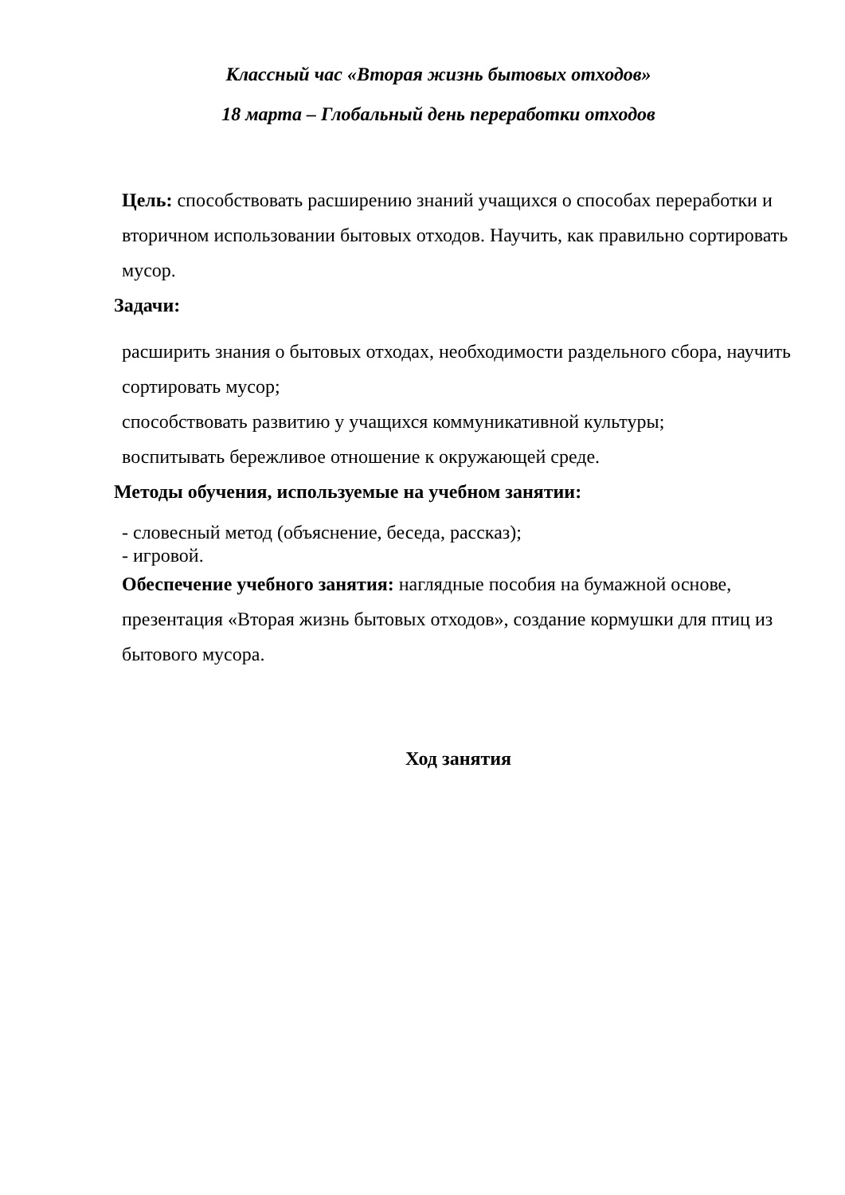Классный час «Вторая жизнь бытовых отходов»
18 марта – Глобальный день переработки отходов
Цель: способствовать расширению знаний учащихся о способах переработки и вторичном использовании бытовых отходов. Научить, как правильно сортировать мусор.
Задачи:
расширить знания о бытовых отходах, необходимости раздельного сбора, научить сортировать мусор;
способствовать развитию у учащихся коммуникативной культуры;
воспитывать бережливое отношение к окружающей среде.
Методы обучения, используемые на учебном занятии:
- словесный метод (объяснение, беседа, рассказ);
- игровой.
Обеспечение учебного занятия: наглядные пособия на бумажной основе, презентация «Вторая жизнь бытовых отходов», создание кормушки для птиц из бытового мусора.
Ход занятия